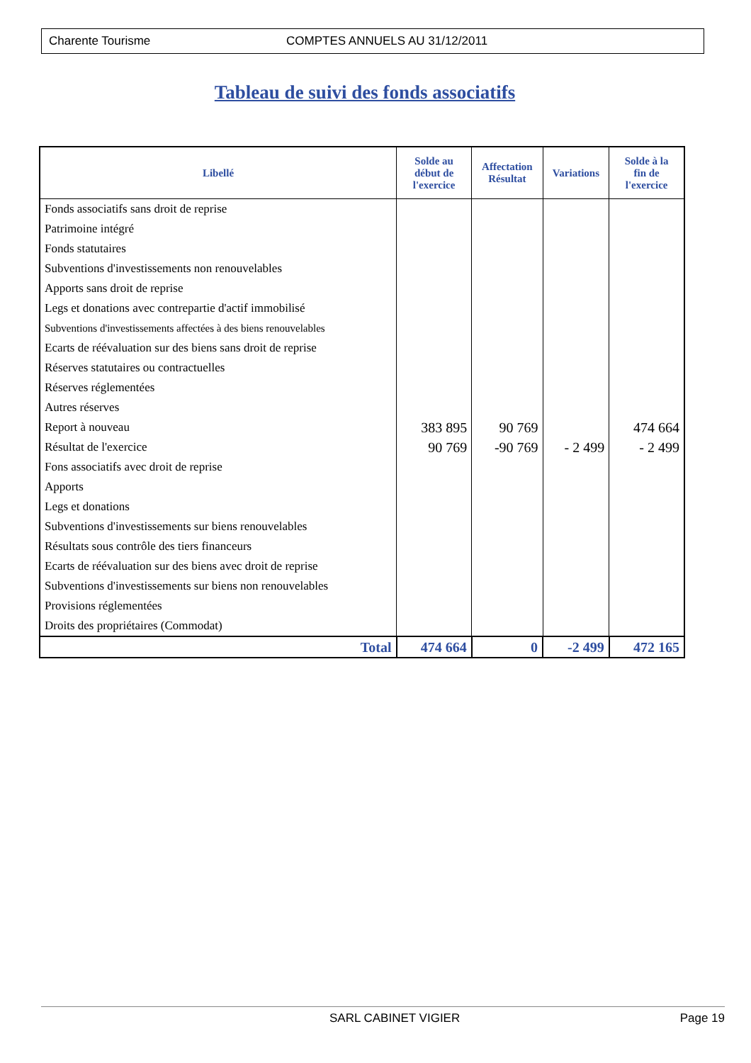Charente Tourisme COMPTES ANNUELS AU 31/12/2011
Tableau de suivi des fonds associatifs
| Libellé | Solde au début de l'exercice | Affectation Résultat | Variations | Solde à la fin de l'exercice |
| --- | --- | --- | --- | --- |
| Fonds associatifs sans droit de reprise | | | | |
| Patrimoine intégré | | | | |
| Fonds statutaires | | | | |
| Subventions d'investissements non renouvelables | | | | |
| Apports sans droit de reprise | | | | |
| Legs et donations avec contrepartie d'actif immobilisé | | | | |
| Subventions d'investissements affectées à des biens renouvelables | | | | |
| Ecarts de réévaluation sur des biens sans droit de reprise | | | | |
| Réserves statutaires ou contractuelles | | | | |
| Réserves réglementées | | | | |
| Autres réserves | | | | |
| Report à nouveau | 383 895 | 90 769 | | 474 664 |
| Résultat de l'exercice | 90 769 | -90 769 | - 2 499 | - 2 499 |
| Fons associatifs avec droit de reprise | | | | |
| Apports | | | | |
| Legs et donations | | | | |
| Subventions d'investissements sur biens renouvelables | | | | |
| Résultats sous contrôle des tiers financeurs | | | | |
| Ecarts de réévaluation sur des biens avec droit de reprise | | | | |
| Subventions d'investissements sur biens non renouvelables | | | | |
| Provisions réglementées | | | | |
| Droits des propriétaires (Commodat) | | | | |
| Total | 474 664 | 0 | -2 499 | 472 165 |
SARL CABINET VIGIER Page 19